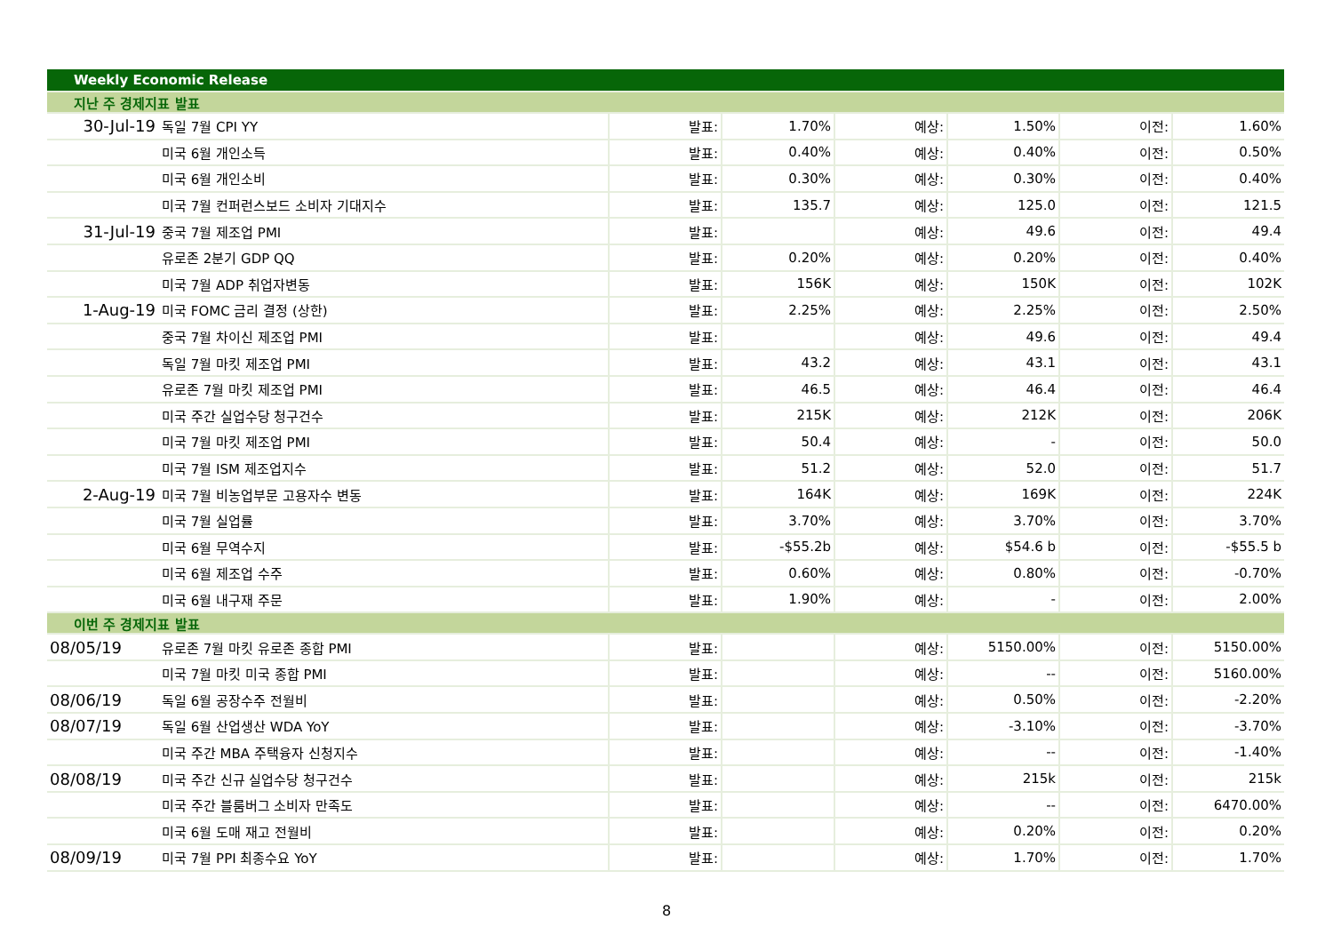| Weekly Economic Release | | | | | | | |
| 지난 주 경제지표 발표 | | | | | | | |
| 30-Jul-19 | 독일 7월 CPI YY | 발표: | 1.70% | 예상: | 1.50% | 이전: | 1.60% |
| | 미국 6월 개인소득 | 발표: | 0.40% | 예상: | 0.40% | 이전: | 0.50% |
| | 미국 6월 개인소비 | 발표: | 0.30% | 예상: | 0.30% | 이전: | 0.40% |
| | 미국 7월 컨퍼런스보드 소비자 기대지수 | 발표: | 135.7 | 예상: | 125.0 | 이전: | 121.5 |
| 31-Jul-19 | 중국 7월 제조업 PMI | 발표: | | 예상: | 49.6 | 이전: | 49.4 |
| | 유로존 2분기 GDP QQ | 발표: | 0.20% | 예상: | 0.20% | 이전: | 0.40% |
| | 미국 7월 ADP 취업자변동 | 발표: | 156K | 예상: | 150K | 이전: | 102K |
| 1-Aug-19 | 미국 FOMC 금리 결정 (상한) | 발표: | 2.25% | 예상: | 2.25% | 이전: | 2.50% |
| | 중국 7월 차이신 제조업 PMI | 발표: | | 예상: | 49.6 | 이전: | 49.4 |
| | 독일 7월 마킷 제조업 PMI | 발표: | 43.2 | 예상: | 43.1 | 이전: | 43.1 |
| | 유로존 7월 마킷 제조업 PMI | 발표: | 46.5 | 예상: | 46.4 | 이전: | 46.4 |
| | 미국 주간 실업수당 청구건수 | 발표: | 215K | 예상: | 212K | 이전: | 206K |
| | 미국 7월 마킷 제조업 PMI | 발표: | 50.4 | 예상: | - | 이전: | 50.0 |
| | 미국 7월 ISM 제조업지수 | 발표: | 51.2 | 예상: | 52.0 | 이전: | 51.7 |
| 2-Aug-19 | 미국 7월 비농업부문 고용자수 변동 | 발표: | 164K | 예상: | 169K | 이전: | 224K |
| | 미국 7월 실업률 | 발표: | 3.70% | 예상: | 3.70% | 이전: | 3.70% |
| | 미국 6월 무역수지 | 발표: | -$55.2b | 예상: | $54.6 b | 이전: | -$55.5 b |
| | 미국 6월 제조업 수주 | 발표: | 0.60% | 예상: | 0.80% | 이전: | -0.70% |
| | 미국 6월 내구재 주문 | 발표: | 1.90% | 예상: | - | 이전: | 2.00% |
| 이번 주 경제지표 발표 | | | | | | | |
| 08/05/19 | 유로존 7월 마킷 유로존 종합 PMI | 발표: | | 예상: | 5150.00% | 이전: | 5150.00% |
| | 미국 7월 마킷 미국 종합 PMI | 발표: | | 예상: | -- | 이전: | 5160.00% |
| 08/06/19 | 독일 6월 공장수주 전월비 | 발표: | | 예상: | 0.50% | 이전: | -2.20% |
| 08/07/19 | 독일 6월 산업생산 WDA YoY | 발표: | | 예상: | -3.10% | 이전: | -3.70% |
| | 미국 주간 MBA 주택융자 신청지수 | 발표: | | 예상: | -- | 이전: | -1.40% |
| 08/08/19 | 미국 주간 신규 실업수당 청구건수 | 발표: | | 예상: | 215k | 이전: | 215k |
| | 미국 주간 블룸버그 소비자 만족도 | 발표: | | 예상: | -- | 이전: | 6470.00% |
| | 미국 6월 도매 재고 전월비 | 발표: | | 예상: | 0.20% | 이전: | 0.20% |
| 08/09/19 | 미국 7월 PPI 최종수요 YoY | 발표: | | 예상: | 1.70% | 이전: | 1.70% |
8